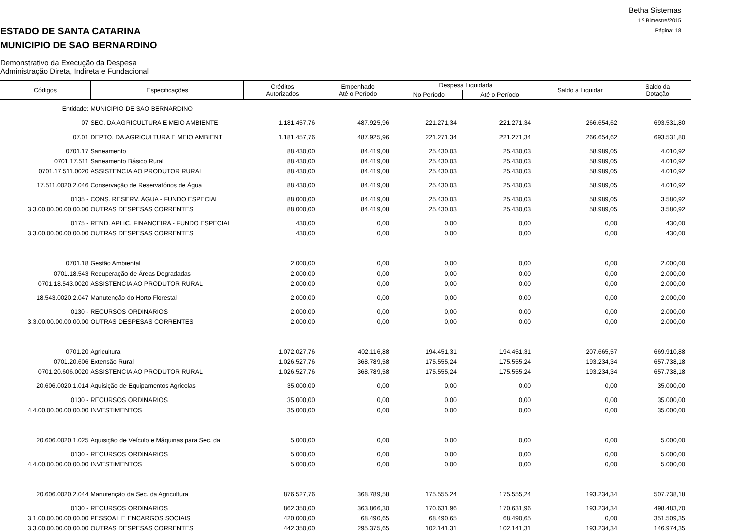Betha Sistemas
1 º Bimestre/2015
Página: 18
ESTADO DE SANTA CATARINA
MUNICIPIO DE SAO BERNARDINO
Demonstrativo da Execução da Despesa
Administração Direta, Indireta e Fundacional
| Códigos | Especificações | Créditos Autorizados | Empenhado Até o Período | Despesa Liquidada | | Saldo a Liquidar | Saldo da Dotação |
| --- | --- | --- | --- | --- | --- | --- | --- |
| | | | | No Período | Até o Período | | |
| Entidade: | MUNICIPIO DE SAO BERNARDINO | | | | | | |
| 07 | SEC. DA AGRICULTURA E MEIO AMBIENTE | 1.181.457,76 | 487.925,96 | 221.271,34 | 221.271,34 | 266.654,62 | 693.531,80 |
| 07.01 | DEPTO. DA AGRICULTURA E MEIO AMBIENT | 1.181.457,76 | 487.925,96 | 221.271,34 | 221.271,34 | 266.654,62 | 693.531,80 |
| 0701.17 | Saneamento | 88.430,00 | 84.419,08 | 25.430,03 | 25.430,03 | 58.989,05 | 4.010,92 |
| 0701.17.511 | Saneamento Básico Rural | 88.430,00 | 84.419,08 | 25.430,03 | 25.430,03 | 58.989,05 | 4.010,92 |
| 0701.17.511.0020 | ASSISTENCIA AO PRODUTOR RURAL | 88.430,00 | 84.419,08 | 25.430,03 | 25.430,03 | 58.989,05 | 4.010,92 |
| 17.511.0020.2.046 | Conservação de Reservatórios de Água | 88.430,00 | 84.419,08 | 25.430,03 | 25.430,03 | 58.989,05 | 4.010,92 |
| 0135 - | CONS. RESERV. ÁGUA - FUNDO ESPECIAL | 88.000,00 | 84.419,08 | 25.430,03 | 25.430,03 | 58.989,05 | 3.580,92 |
| 3.3.00.00.00.00.00.00 | OUTRAS DESPESAS CORRENTES | 88.000,00 | 84.419,08 | 25.430,03 | 25.430,03 | 58.989,05 | 3.580,92 |
| 0175 - | REND. APLIC. FINANCEIRA - FUNDO ESPECIAL | 430,00 | 0,00 | 0,00 | 0,00 | 0,00 | 430,00 |
| 3.3.00.00.00.00.00.00 | OUTRAS DESPESAS CORRENTES | 430,00 | 0,00 | 0,00 | 0,00 | 0,00 | 430,00 |
| 0701.18 | Gestão Ambiental | 2.000,00 | 0,00 | 0,00 | 0,00 | 0,00 | 2.000,00 |
| 0701.18.543 | Recuperação de Áreas Degradadas | 2.000,00 | 0,00 | 0,00 | 0,00 | 0,00 | 2.000,00 |
| 0701.18.543.0020 | ASSISTENCIA AO PRODUTOR RURAL | 2.000,00 | 0,00 | 0,00 | 0,00 | 0,00 | 2.000,00 |
| 18.543.0020.2.047 | Manutenção do Horto Florestal | 2.000,00 | 0,00 | 0,00 | 0,00 | 0,00 | 2.000,00 |
| 0130 - | RECURSOS ORDINARIOS | 2.000,00 | 0,00 | 0,00 | 0,00 | 0,00 | 2.000,00 |
| 3.3.00.00.00.00.00.00 | OUTRAS DESPESAS CORRENTES | 2.000,00 | 0,00 | 0,00 | 0,00 | 0,00 | 2.000,00 |
| 0701.20 | Agricultura | 1.072.027,76 | 402.116,88 | 194.451,31 | 194.451,31 | 207.665,57 | 669.910,88 |
| 0701.20.606 | Extensão Rural | 1.026.527,76 | 368.789,58 | 175.555,24 | 175.555,24 | 193.234,34 | 657.738,18 |
| 0701.20.606.0020 | ASSISTENCIA AO PRODUTOR RURAL | 1.026.527,76 | 368.789,58 | 175.555,24 | 175.555,24 | 193.234,34 | 657.738,18 |
| 20.606.0020.1.014 | Aquisição de Equipamentos Agricolas | 35.000,00 | 0,00 | 0,00 | 0,00 | 0,00 | 35.000,00 |
| 0130 - | RECURSOS ORDINARIOS | 35.000,00 | 0,00 | 0,00 | 0,00 | 0,00 | 35.000,00 |
| 4.4.00.00.00.00.00.00 | INVESTIMENTOS | 35.000,00 | 0,00 | 0,00 | 0,00 | 0,00 | 35.000,00 |
| 20.606.0020.1.025 | Aquisição de Veículo e Máquinas para Sec. da | 5.000,00 | 0,00 | 0,00 | 0,00 | 0,00 | 5.000,00 |
| 0130 - | RECURSOS ORDINARIOS | 5.000,00 | 0,00 | 0,00 | 0,00 | 0,00 | 5.000,00 |
| 4.4.00.00.00.00.00.00 | INVESTIMENTOS | 5.000,00 | 0,00 | 0,00 | 0,00 | 0,00 | 5.000,00 |
| 20.606.0020.2.044 | Manutenção da Sec. da Agricultura | 876.527,76 | 368.789,58 | 175.555,24 | 175.555,24 | 193.234,34 | 507.738,18 |
| 0130 - | RECURSOS ORDINARIOS | 862.350,00 | 363.866,30 | 170.631,96 | 170.631,96 | 193.234,34 | 498.483,70 |
| 3.1.00.00.00.00.00.00 | PESSOAL E ENCARGOS SOCIAIS | 420.000,00 | 68.490,65 | 68.490,65 | 68.490,65 | 0,00 | 351.509,35 |
| 3.3.00.00.00.00.00.00 | OUTRAS DESPESAS CORRENTES | 442.350,00 | 295.375,65 | 102.141,31 | 102.141,31 | 193.234,34 | 146.974,35 |